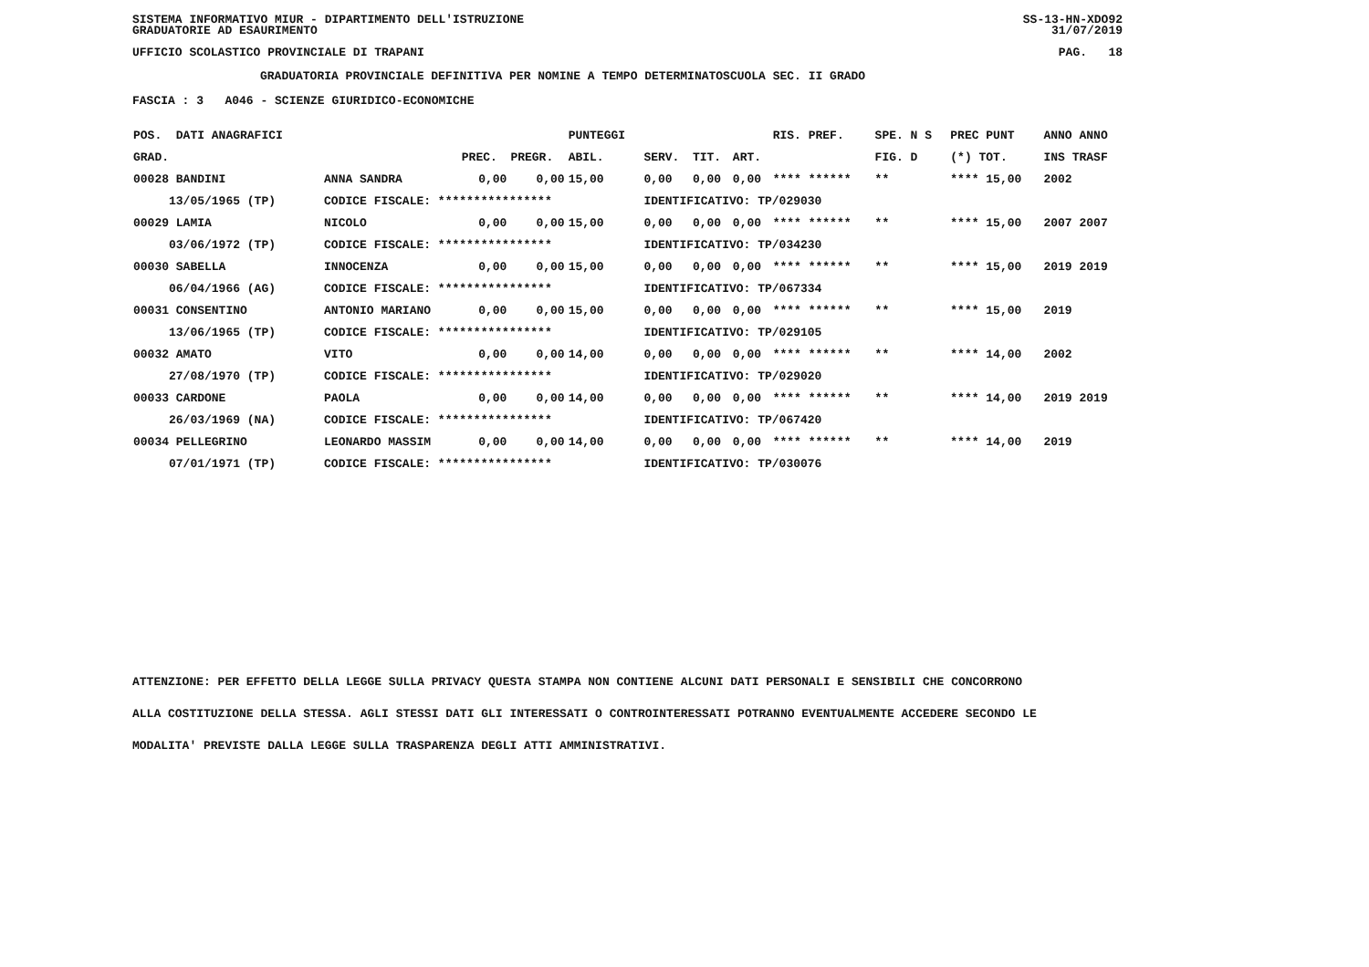SISTEMA INFORMATIVO MIUR - DIPARTIMENTO DELL'ISTRUZIONE SS-13-HN-XDO92
GRADUATORIE AD ESAURIMENTO 31/07/2019
UFFICIO SCOLASTICO PROVINCIALE DI TRAPANI PAG. 18
GRADUATORIA PROVINCIALE DEFINITIVA PER NOMINE A TEMPO DETERMINATOSCUOLA SEC. II GRADO
FASCIA : 3 A046 - SCIENZE GIURIDICO-ECONOMICHE
| POS. DATI ANAGRAFICI | | | | PUNTEGGI | | | | RIS. PREF. | SPE. N S | PREC PUNT | ANNO ANNO |
| --- | --- | --- | --- | --- | --- | --- | --- | --- | --- | --- | --- |
| GRAD. | | PREC. | PREGR. | ABIL. | SERV. | TIT. | ART. | | FIG. D | (*) TOT. | INS TRASF |
| 00028 BANDINI | ANNA SANDRA | 0,00 | 0,00 | 15,00 | 0,00 | 0,00 | 0,00 | **** ****** | ** | **** 15,00 | 2002 |
| 13/05/1965 (TP) | CODICE FISCALE: **************** | | | | IDENTIFICATIVO: TP/029030 | | | | | | |
| 00029 LAMIA | NICOLO | 0,00 | 0,00 | 15,00 | 0,00 | 0,00 | 0,00 | **** ****** | ** | **** 15,00 | 2007 2007 |
| 03/06/1972 (TP) | CODICE FISCALE: **************** | | | | IDENTIFICATIVO: TP/034230 | | | | | | |
| 00030 SABELLA | INNOCENZA | 0,00 | 0,00 | 15,00 | 0,00 | 0,00 | 0,00 | **** ****** | ** | **** 15,00 | 2019 2019 |
| 06/04/1966 (AG) | CODICE FISCALE: **************** | | | | IDENTIFICATIVO: TP/067334 | | | | | | |
| 00031 CONSENTINO | ANTONIO MARIANO | 0,00 | 0,00 | 15,00 | 0,00 | 0,00 | 0,00 | **** ****** | ** | **** 15,00 | 2019 |
| 13/06/1965 (TP) | CODICE FISCALE: **************** | | | | IDENTIFICATIVO: TP/029105 | | | | | | |
| 00032 AMATO | VITO | 0,00 | 0,00 | 14,00 | 0,00 | 0,00 | 0,00 | **** ****** | ** | **** 14,00 | 2002 |
| 27/08/1970 (TP) | CODICE FISCALE: **************** | | | | IDENTIFICATIVO: TP/029020 | | | | | | |
| 00033 CARDONE | PAOLA | 0,00 | 0,00 | 14,00 | 0,00 | 0,00 | 0,00 | **** ****** | ** | **** 14,00 | 2019 2019 |
| 26/03/1969 (NA) | CODICE FISCALE: **************** | | | | IDENTIFICATIVO: TP/067420 | | | | | | |
| 00034 PELLEGRINO | LEONARDO MASSIM | 0,00 | 0,00 | 14,00 | 0,00 | 0,00 | 0,00 | **** ****** | ** | **** 14,00 | 2019 |
| 07/01/1971 (TP) | CODICE FISCALE: **************** | | | | IDENTIFICATIVO: TP/030076 | | | | | | |
ATTENZIONE: PER EFFETTO DELLA LEGGE SULLA PRIVACY QUESTA STAMPA NON CONTIENE ALCUNI DATI PERSONALI E SENSIBILI CHE CONCORRONO
ALLA COSTITUZIONE DELLA STESSA. AGLI STESSI DATI GLI INTERESSATI O CONTROINTERESSATI POTRANNO EVENTUALMENTE ACCEDERE SECONDO LE
MODALITA' PREVISTE DALLA LEGGE SULLA TRASPARENZA DEGLI ATTI AMMINISTRATIVI.